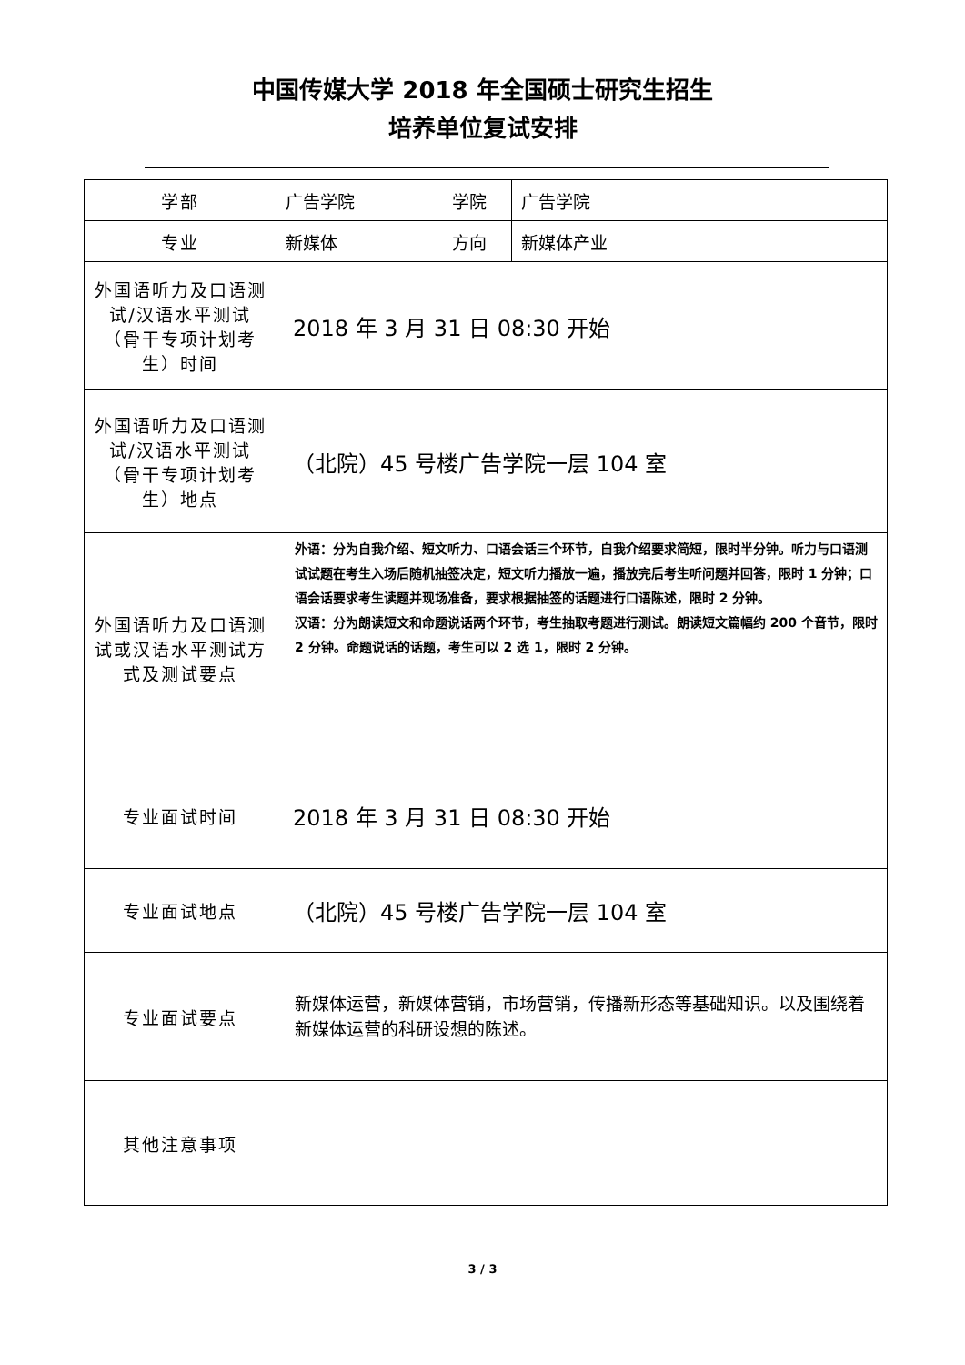中国传媒大学 2018 年全国硕士研究生招生
培养单位复试安排
| 学部 | 广告学院 | 学院 | 广告学院 |
| 专业 | 新媒体 | 方向 | 新媒体产业 |
| 外国语听力及口语测试/汉语水平测试（骨干专项计划考生）时间 | 2018 年 3 月 31 日 08:30 开始 | | |
| 外国语听力及口语测试/汉语水平测试（骨干专项计划考生）地点 | （北院）45 号楼广告学院一层 104 室 | | |
| 外国语听力及口语测试或汉语水平测试方式及测试要点 | 外语：分为自我介绍、短文听力、口语会话三个环节，自我介绍要求简短，限时半分钟。听力与口语测试试题在考生入场后随机抽签决定，短文听力播放一遍，播放完后考生听问题并回答，限时 1 分钟；口语会话要求考生读题并现场准备，要求根据抽签的话题进行口语陈述，限时 2 分钟。 汉语：分为朗读短文和命题说话两个环节，考生抽取考题进行测试。朗读短文篇幅约 200 个音节，限时 2 分钟。命题说话的话题，考生可以 2 选 1，限时 2 分钟。 | | |
| 专业面试时间 | 2018 年 3 月 31 日 08:30 开始 | | |
| 专业面试地点 | （北院）45 号楼广告学院一层 104 室 | | |
| 专业面试要点 | 新媒体运营，新媒体营销，市场营销，传播新形态等基础知识。以及围绕着新媒体运营的科研设想的陈述。 | | |
| 其他注意事项 | | | |
3 / 3